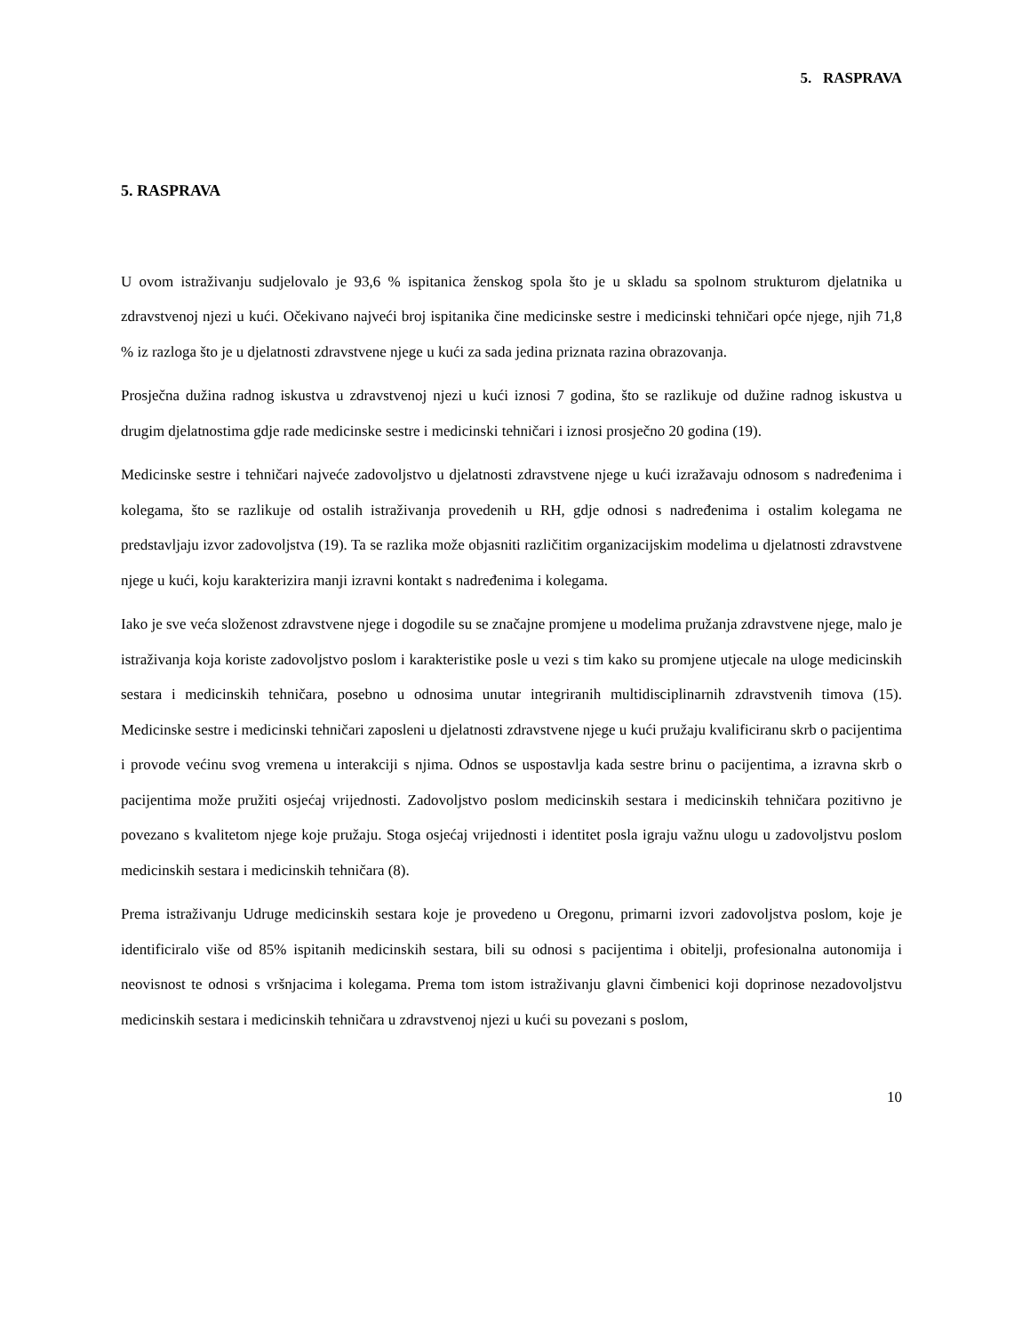5. RASPRAVA
5. RASPRAVA
U ovom istraživanju sudjelovalo je 93,6 % ispitanica ženskog spola što je u skladu sa spolnom strukturom djelatnika u zdravstvenoj njezi u kući. Očekivano najveći broj ispitanika čine medicinske sestre i medicinski tehničari opće njege, njih 71,8 % iz razloga što je u djelatnosti zdravstvene njege u kući za sada jedina priznata razina obrazovanja.
Prosječna dužina radnog iskustva u zdravstvenoj njezi u kući iznosi 7 godina, što se razlikuje od dužine radnog iskustva u drugim djelatnostima gdje rade medicinske sestre i medicinski tehničari i iznosi prosječno 20 godina (19).
Medicinske sestre i tehničari najveće zadovoljstvo u djelatnosti zdravstvene njege u kući izražavaju odnosom s nadređenima i kolegama, što se razlikuje od ostalih istraživanja provedenih u RH, gdje odnosi s nadređenima i ostalim kolegama ne predstavljaju izvor zadovoljstva (19). Ta se razlika može objasniti različitim organizacijskim modelima u djelatnosti zdravstvene njege u kući, koju karakterizira manji izravni kontakt s nadređenima i kolegama.
Iako je sve veća složenost zdravstvene njege i dogodile su se značajne promjene u modelima pružanja zdravstvene njege, malo je istraživanja koja koriste zadovoljstvo poslom i karakteristike posle u vezi s tim kako su promjene utjecale na uloge medicinskih sestara i medicinskih tehničara, posebno u odnosima unutar integriranih multidisciplinarnih zdravstvenih timova (15). Medicinske sestre i medicinski tehničari zaposleni u djelatnosti zdravstvene njege u kući pružaju kvalificiranu skrb o pacijentima i provode većinu svog vremena u interakciji s njima. Odnos se uspostavlja kada sestre brinu o pacijentima, a izravna skrb o pacijentima može pružiti osjećaj vrijednosti. Zadovoljstvo poslom medicinskih sestara i medicinskih tehničara pozitivno je povezano s kvalitetom njege koje pružaju. Stoga osjećaj vrijednosti i identitet posla igraju važnu ulogu u zadovoljstvu poslom medicinskih sestara i medicinskih tehničara (8).
Prema istraživanju Udruge medicinskih sestara koje je provedeno u Oregonu, primarni izvori zadovoljstva poslom, koje je identificiralo više od 85% ispitanih medicinskih sestara, bili su odnosi s pacijentima i obitelji, profesionalna autonomija i neovisnost te odnosi s vršnjacima i kolegama. Prema tom istom istraživanju glavni čimbenici koji doprinose nezadovoljstvu medicinskih sestara i medicinskih tehničara u zdravstvenoj njezi u kući su povezani s poslom,
10